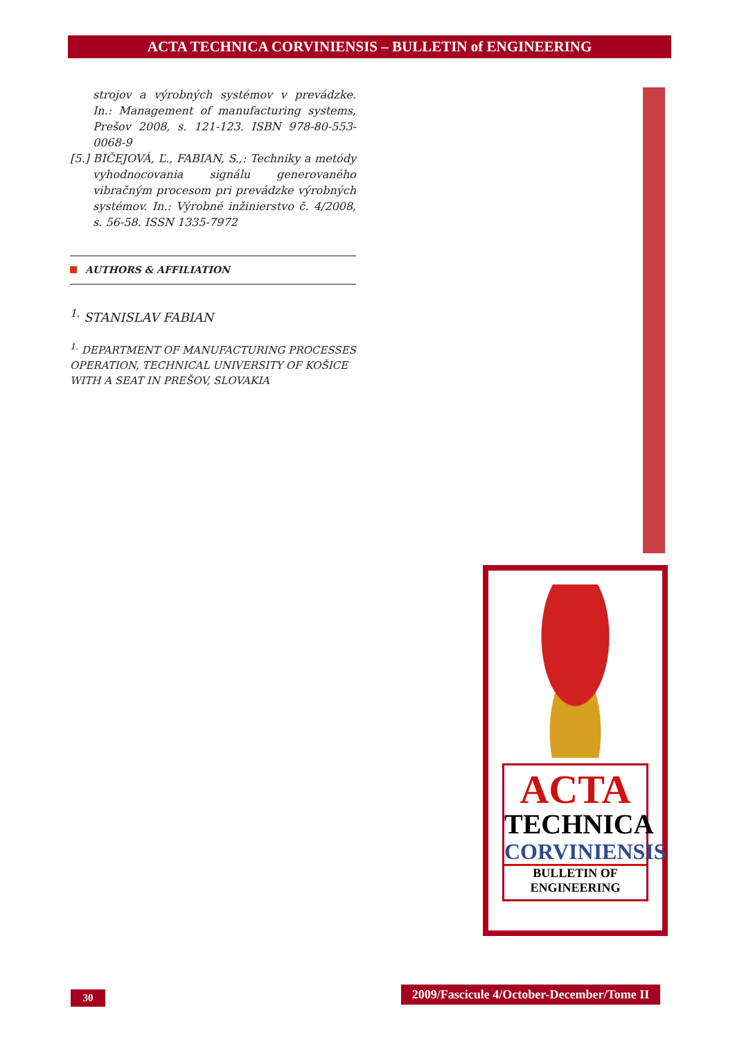ACTA TECHNICA CORVINIENSIS – BULLETIN of ENGINEERING
strojov a výrobných systémov v prevádzke. In.: Management of manufacturing systems, Prešov 2008, s. 121-123. ISBN 978-80-553-0068-9
[5.] BIČEJOVÁ, Ľ., FABIAN, S.,: Techniky a metódy vyhodnocovania signálu generovaného vibračným procesom pri prevádzke výrobných systémov. In.: Výrobné inžinierstvo č. 4/2008, s. 56-58. ISSN 1335-7972
AUTHORS & AFFILIATION
<sup>1.</sup> STANISLAV FABIAN
<sup>1.</sup> DEPARTMENT OF MANUFACTURING PROCESSES OPERATION, TECHNICAL UNIVERSITY OF KOŠICE WITH A SEAT IN PREŠOV, SLOVAKIA
ACTA
TECHNICA
CORVINIENSIS
BULLETIN OF
ENGINEERING
30
2009/Fascicule 4/October-December/Tome II